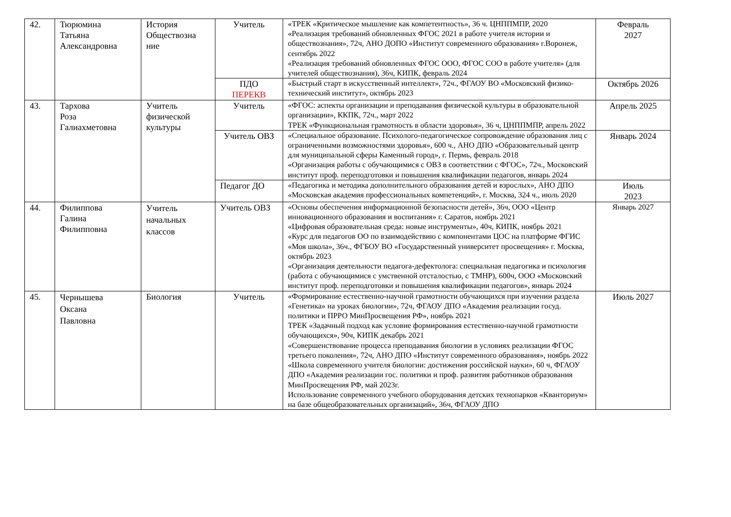| 42. | Тюрюмина Татьяна Александровна | История Обществозна ние | Учитель | «ТРЕК «Критическое мышление как компетентность», 36 ч. ЦНППМПР, 2020 «Реализация требований обновленных ФГОС 2021 в работе учителя истории и обществознания», 72ч, АНО ДОПО «Институт современного образования» г.Воронеж, сентябрь 2022 «Реализация требований обновленных ФГОС ООО, ФГОС СОО в работе учителя» (для учителей обществознания), 36ч, КИПК, февраль 2024 | Февраль 2027 |
| | | | ПДО ПЕРЕКВ | «Быстрый старт в искусственный интеллект», 72ч., ФГАОУ ВО «Московский физико-технический институт», октябрь 2023 | Октябрь 2026 |
| 43. | Тархова Роза Галиахметовна | Учитель физической культуры | Учитель | «ФГОС: аспекты организации и преподавания физической культуры в образовательной организации», ККПК, 72ч., март 2022 ТРЕК «Функциональная грамотность в области здоровья», 36 ч, ЦНППМПР, апрель 2022 | Апрель 2025 |
| | | | Учитель ОВЗ | «Специальное образование. Психолого-педагогическое сопровождение образования лиц с ограниченными возможностями здоровья», 600 ч., АНО ДПО «Образовательный центр для муниципальной сферы Каменный город», г. Пермь, февраль 2018 «Организация работы с обучающимися с ОВЗ в соответствии с ФГОС», 72ч., Московский институт проф. переподготовки и повышения квалификации педагогов, январь 2024 | Январь 2024 |
| | | | Педагог ДО | «Педагогика и методика дополнительного образования детей и взрослых», АНО ДПО «Московская академия профессиональных компетенций», г. Москва, 324 ч., июль 2020 | Июль 2023 |
| 44. | Филиппова Галина Филипповна | Учитель начальных классов | Учитель ОВЗ | «Основы обеспечения информационной безопасности детей», 36ч, ООО «Центр инновационного образования и воспитания» г. Саратов, ноябрь 2021 «Цифровая образовательная среда: новые инструменты», 40ч, КИПК, ноябрь 2021 «Курс для педагогов ОО по взаимодействию с компонентами ЦОС на платформе ФГИС «Моя школа», 36ч., ФГБОУ ВО «Государственный университет просвещения» г. Москва, октябрь 2023 «Организация деятельности педагога-дефектолога: специальная педагогика и психология (работа с обучающимися с умственной отсталостью, с ТМНР), 600ч, ООО «Московский институт проф. переподготовки и повышения квалификации педагогов», январь 2024 | Январь 2027 |
| 45. | Чернышева Оксана Павловна | Биология | Учитель | «Формирование естественно-научной грамотности обучающихся при изучении раздела «Генетика» на уроках биологии», 72ч, ФГАОУ ДПО «Академия реализации госуд. политики и ПРРО МинПросвещения РФ», ноябрь 2021 ТРЕК «Задачный подход как условие формирования естественно-научной грамотности обучающихся», 90ч, КИПК декабрь 2021 «Совершенствование процесса преподавания биологии в условиях реализации ФГОС третьего поколения», 72ч, АНО ДПО «Институт современного образования», ноябрь 2022 «Школа современного учителя биологии: достижения российской науки», 60 ч, ФГАОУ ДПО «Академия реализации гос. политики и проф. развития работников образования МинПросвещения РФ, май 2023г. Использование современного учебного оборудования детских технопарков «Кванториум» на базе общеобразовательных организаций», 36ч, ФГАОУ ДПО | Июль 2027 |